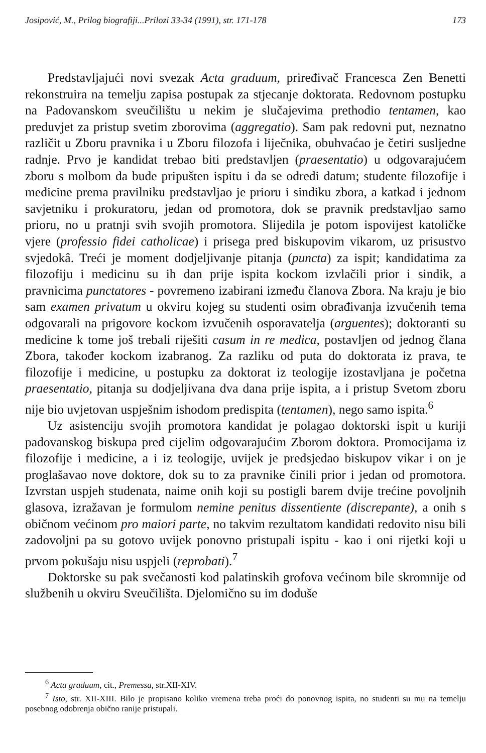Josipović, M., Prilog biografiji...Prilozi 33-34 (1991), str. 171-178 173
Predstavljajući novi svezak Acta graduum, priređivač Francesca Zen Benetti rekonstruira na temelju zapisa postupak za stjecanje doktorata. Redovnom postupku na Padovanskom sveučilištu u nekim je slučajevima prethodio tentamen, kao preduvjet za pristup svetim zborovima (aggregatio). Sam pak redovni put, neznatno različit u Zboru pravnika i u Zboru filozofa i liječnika, obuhvaćao je četiri susljedne radnje. Prvo je kandidat trebao biti predstavljen (praesentatio) u odgovarajućem zboru s molbom da bude pripušten ispitu i da se odredi datum; studente filozofije i medicine prema pravilniku predstavljao je prioru i sindiku zbora, a katkad i jednom savjetniku i prokuratoru, jedan od promotora, dok se pravnik predstavljao samo prioru, no u pratnji svih svojih promotora. Slijedila je potom ispovijest katoličke vjere (professio fidei catholicae) i prisega pred biskupovim vikarom, uz prisustvo svjedokâ. Treći je moment dodjeljivanje pitanja (puncta) za ispit; kandidatima za filozofiju i medicinu su ih dan prije ispita kockom izvlačili prior i sindik, a pravnicima punctatores - povremeno izabirani između članova Zbora. Na kraju je bio sam examen privatum u okviru kojeg su studenti osim obrađivanja izvučenih tema odgovarali na prigovore kockom izvučenih osporavatelja (arguentes); doktoranti su medicine k tome još trebali riješiti casum in re medica, postavljen od jednog člana Zbora, također kockom izabranog. Za razliku od puta do doktorata iz prava, te filozofije i medicine, u postupku za doktorat iz teologije izostavljana je početna praesentatio, pitanja su dodjeljivana dva dana prije ispita, a i pristup Svetom zboru nije bio uvjetovan uspješnim ishodom predispita (tentamen), nego samo ispita.<sup>6</sup>
Uz asistenciju svojih promotora kandidat je polagao doktorski ispit u kuriji padovanskog biskupa pred cijelim odgovarajućim Zborom doktora. Promocijama iz filozofije i medicine, a i iz teologije, uvijek je predsjedao biskupov vikar i on je proglašavao nove doktore, dok su to za pravnike činili prior i jedan od promotora. Izvrstan uspjeh studenata, naime onih koji su postigli barem dvije trećine povoljnih glasova, izražavan je formulom nemine penitus dissentiente (discrepante), a onih s običnom većinom pro maiori parte, no takvim rezultatom kandidati redovito nisu bili zadovoljni pa su gotovo uvijek ponovno pristupali ispitu - kao i oni rijetki koji u prvom pokušaju nisu uspjeli (reprobati).<sup>7</sup>
Doktorske su pak svečanosti kod palatinskih grofova većinom bile skromnije od službenih u okviru Sveučilišta. Djelomično su im doduše
<sup>6</sup> Acta graduum, cit., Premessa, str.XII-XIV.
<sup>7</sup> Isto, str. XII-XIII. Bilo je propisano koliko vremena treba proći do ponovnog ispita, no studenti su mu na temelju posebnog odobrenja obično ranije pristupali.